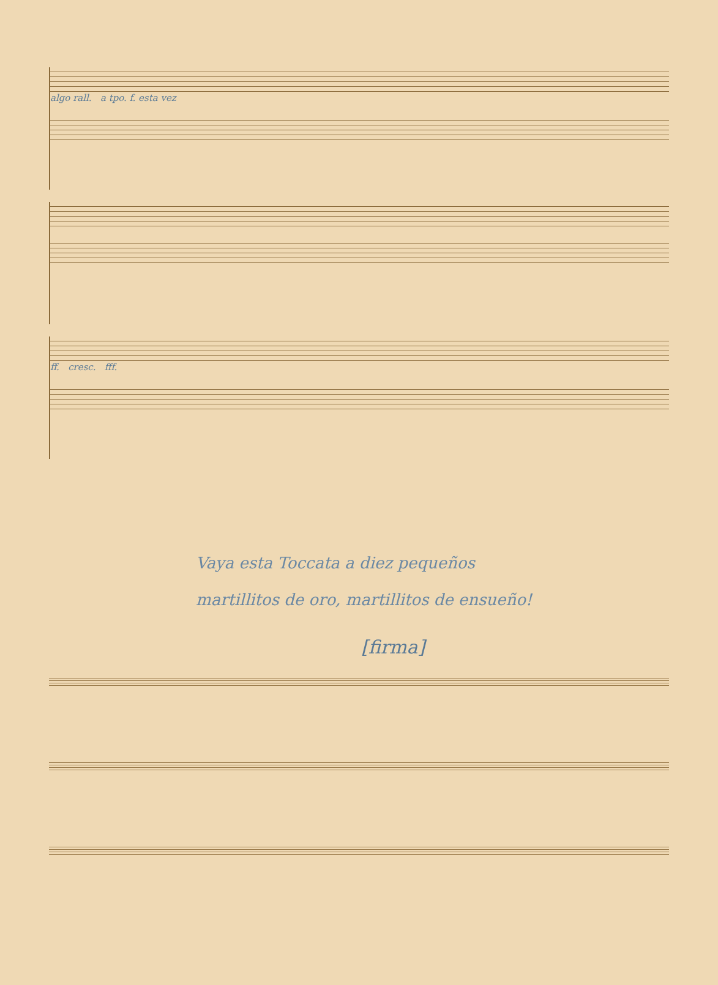algo rall. a tpo. f. esta vez
ff. cresc. fff.
Vaya esta Toccata a diez pequeños
martillitos de oro, martillitos de ensueño!
[firma]